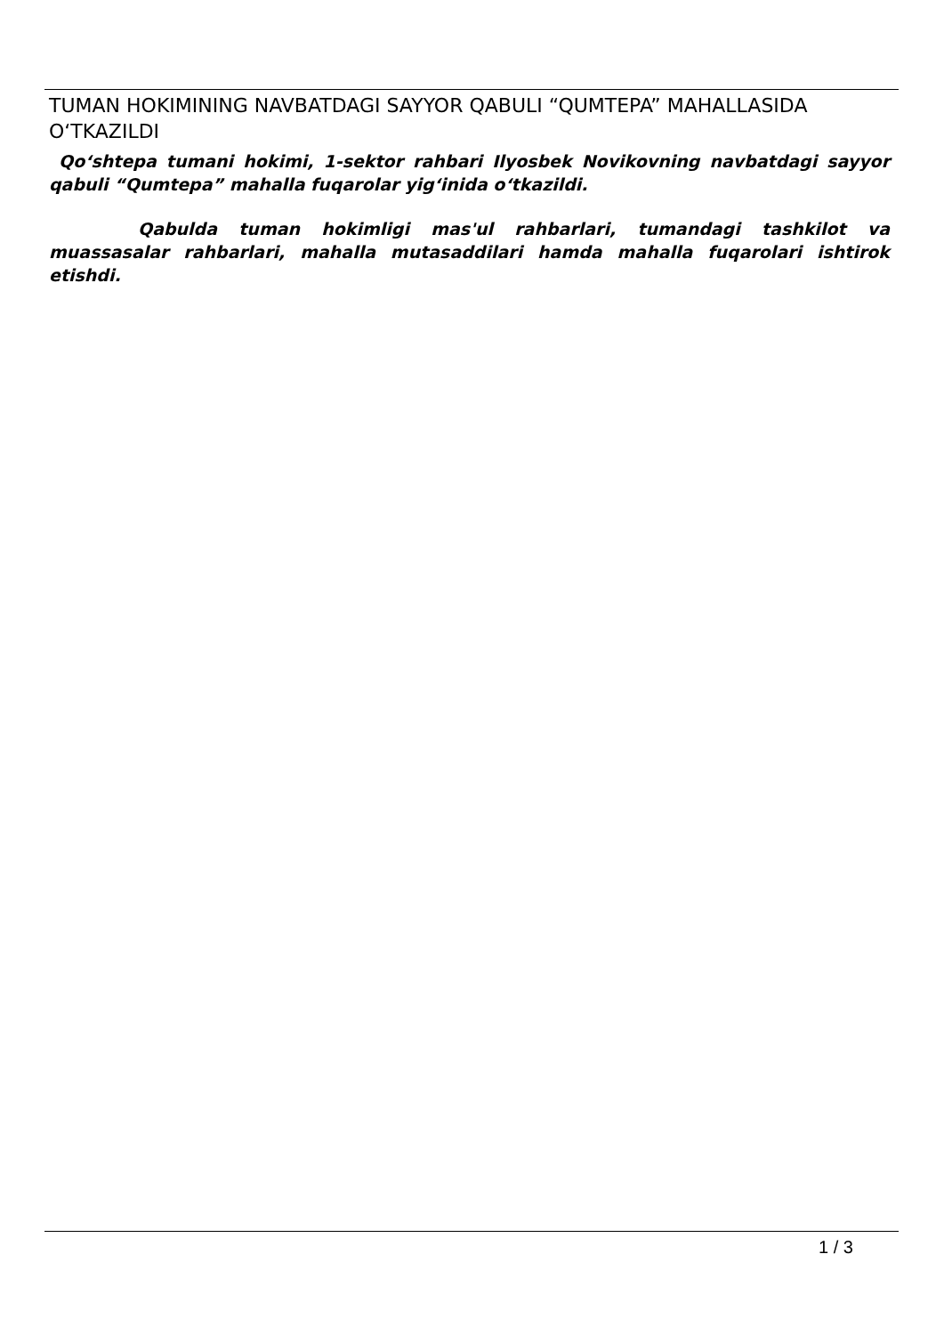TUMAN HOKIMINING NAVBATDAGI SAYYOR QABULI “QUMTEPA” MAHALLASIDA O‘TKAZILDI
Qo‘shtepa tumani hokimi, 1-sektor rahbari Ilyosbek Novikovning navbatdagi sayyor qabuli “Qumtepa” mahalla fuqarolar yig‘inida o‘tkazildi.
Qabulda tuman hokimligi mas'ul rahbarlari, tumandagi tashkilot va muassasalar rahbarlari, mahalla mutasaddilari hamda mahalla fuqarolari ishtirok etishdi.
1 / 3